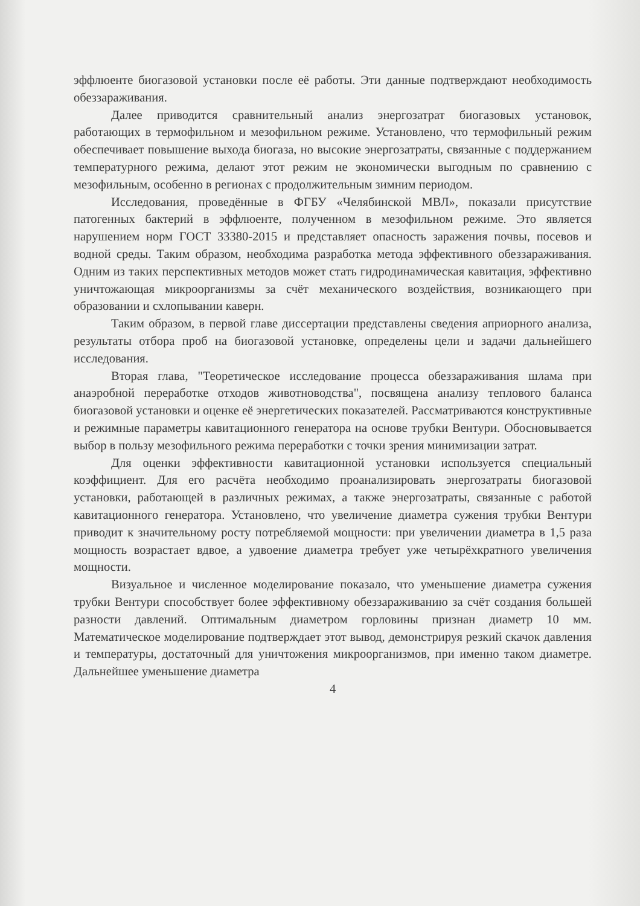эффлюенте биогазовой установки после её работы. Эти данные подтверждают необходимость обеззараживания.
Далее приводится сравнительный анализ энергозатрат биогазовых установок, работающих в термофильном и мезофильном режиме. Установлено, что термофильный режим обеспечивает повышение выхода биогаза, но высокие энергозатраты, связанные с поддержанием температурного режима, делают этот режим не экономически выгодным по сравнению с мезофильным, особенно в регионах с продолжительным зимним периодом.
Исследования, проведённые в ФГБУ «Челябинской МВЛ», показали присутствие патогенных бактерий в эффлюенте, полученном в мезофильном режиме. Это является нарушением норм ГОСТ 33380-2015 и представляет опасность заражения почвы, посевов и водной среды. Таким образом, необходима разработка метода эффективного обеззараживания. Одним из таких перспективных методов может стать гидродинамическая кавитация, эффективно уничтожающая микроорганизмы за счёт механического воздействия, возникающего при образовании и схлопывании каверн.
Таким образом, в первой главе диссертации представлены сведения априорного анализа, результаты отбора проб на биогазовой установке, определены цели и задачи дальнейшего исследования.
Вторая глава, "Теоретическое исследование процесса обеззараживания шлама при анаэробной переработке отходов животноводства", посвящена анализу теплового баланса биогазовой установки и оценке её энергетических показателей. Рассматриваются конструктивные и режимные параметры кавитационного генератора на основе трубки Вентури. Обосновывается выбор в пользу мезофильного режима переработки с точки зрения минимизации затрат.
Для оценки эффективности кавитационной установки используется специальный коэффициент. Для его расчёта необходимо проанализировать энергозатраты биогазовой установки, работающей в различных режимах, а также энергозатраты, связанные с работой кавитационного генератора. Установлено, что увеличение диаметра сужения трубки Вентури приводит к значительному росту потребляемой мощности: при увеличении диаметра в 1,5 раза мощность возрастает вдвое, а удвоение диаметра требует уже четырёхкратного увеличения мощности.
Визуальное и численное моделирование показало, что уменьшение диаметра сужения трубки Вентури способствует более эффективному обеззараживанию за счёт создания большей разности давлений. Оптимальным диаметром горловины признан диаметр 10 мм. Математическое моделирование подтверждает этот вывод, демонстрируя резкий скачок давления и температуры, достаточный для уничтожения микроорганизмов, при именно таком диаметре. Дальнейшее уменьшение диаметра
4